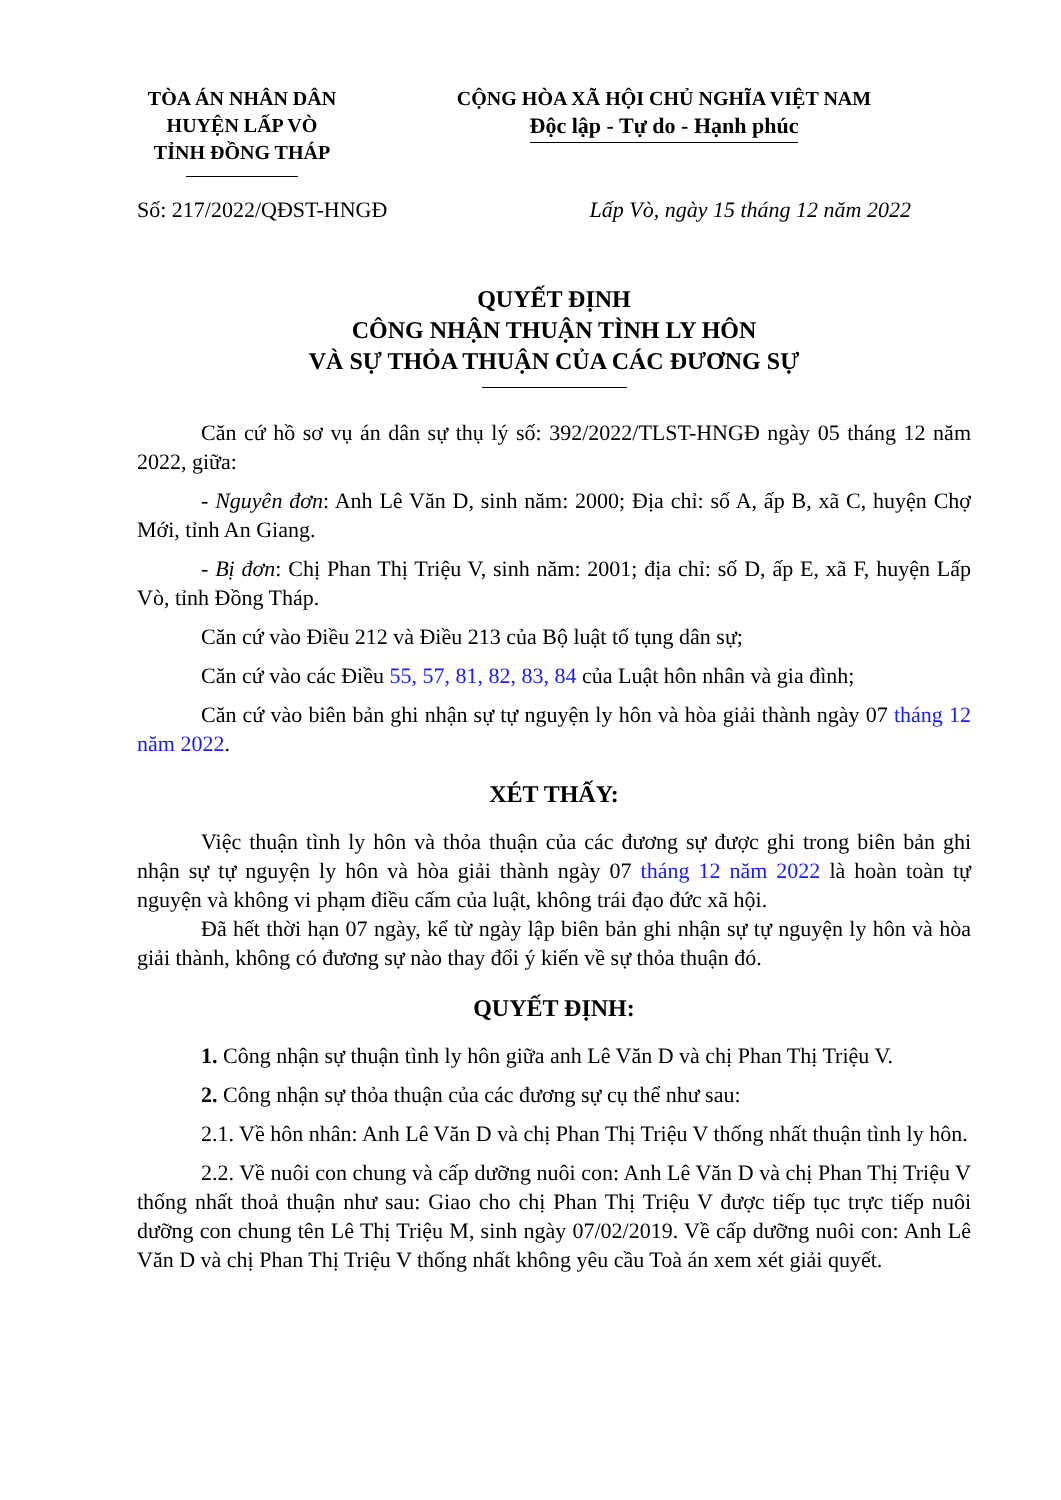TÒA ÁN NHÂN DÂN
HUYỆN LẤP VÒ
TỈNH ĐỒNG THÁP
CỘNG HÒA XÃ HỘI CHỦ NGHĨA VIỆT NAM
Độc lập - Tự do - Hạnh phúc
Số: 217/2022/QĐST-HNGĐ Lấp Vò, ngày 15 tháng 12 năm 2022
QUYẾT ĐỊNH
CÔNG NHẬN THUẬN TÌNH LY HÔN
VÀ SỰ THỎA THUẬN CỦA CÁC ĐƯƠNG SỰ
Căn cứ hồ sơ vụ án dân sự thụ lý số: 392/2022/TLST-HNGĐ ngày 05 tháng 12 năm 2022, giữa:
- Nguyên đơn: Anh Lê Văn D, sinh năm: 2000; Địa chỉ: số A, ấp B, xã C, huyện Chợ Mới, tỉnh An Giang.
- Bị đơn: Chị Phan Thị Triệu V, sinh năm: 2001; địa chỉ: số D, ấp E, xã F, huyện Lấp Vò, tỉnh Đồng Tháp.
Căn cứ vào Điều 212 và Điều 213 của Bộ luật tố tụng dân sự;
Căn cứ vào các Điều 55, 57, 81, 82, 83, 84 của Luật hôn nhân và gia đình;
Căn cứ vào biên bản ghi nhận sự tự nguyện ly hôn và hòa giải thành ngày 07 tháng 12 năm 2022.
XÉT THẤY:
Việc thuận tình ly hôn và thỏa thuận của các đương sự được ghi trong biên bản ghi nhận sự tự nguyện ly hôn và hòa giải thành ngày 07 tháng 12 năm 2022 là hoàn toàn tự nguyện và không vi phạm điều cấm của luật, không trái đạo đức xã hội.
Đã hết thời hạn 07 ngày, kể từ ngày lập biên bản ghi nhận sự tự nguyện ly hôn và hòa giải thành, không có đương sự nào thay đổi ý kiến về sự thỏa thuận đó.
QUYẾT ĐỊNH:
1. Công nhận sự thuận tình ly hôn giữa anh Lê Văn D và chị Phan Thị Triệu V.
2. Công nhận sự thỏa thuận của các đương sự cụ thể như sau:
2.1. Về hôn nhân: Anh Lê Văn D và chị Phan Thị Triệu V thống nhất thuận tình ly hôn.
2.2. Về nuôi con chung và cấp dưỡng nuôi con: Anh Lê Văn D và chị Phan Thị Triệu V thống nhất thoả thuận như sau: Giao cho chị Phan Thị Triệu V được tiếp tục trực tiếp nuôi dưỡng con chung tên Lê Thị Triệu M, sinh ngày 07/02/2019. Về cấp dưỡng nuôi con: Anh Lê Văn D và chị Phan Thị Triệu V thống nhất không yêu cầu Toà án xem xét giải quyết.